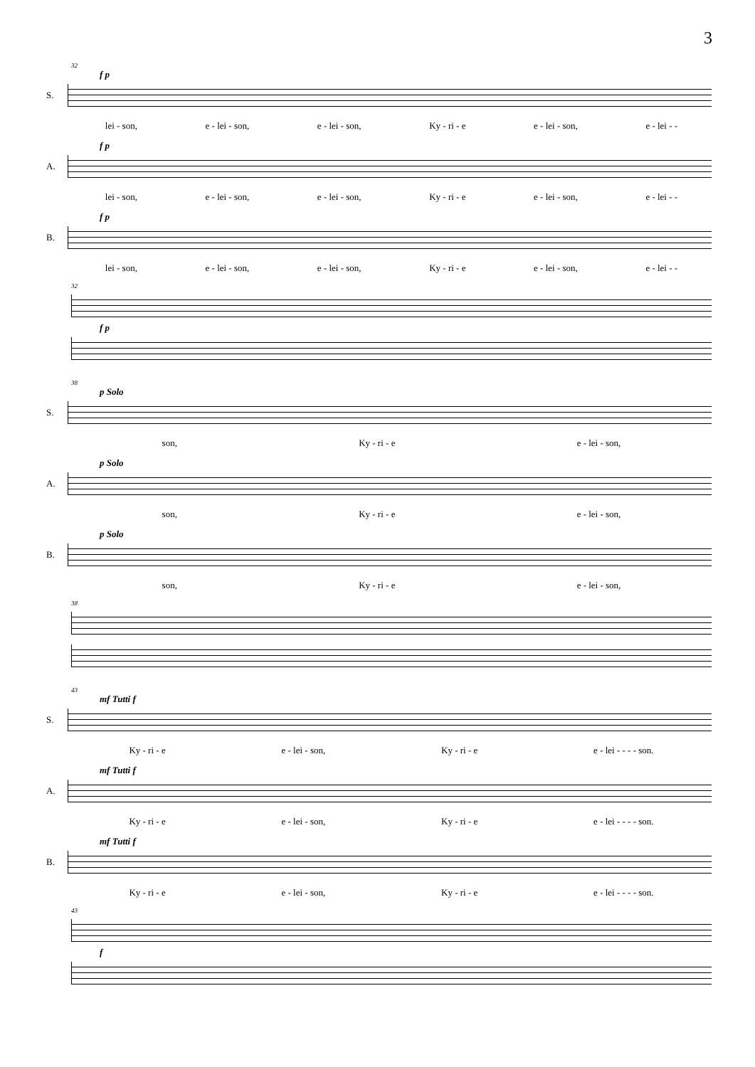3
32
f p
S.
lei - son, e - lei - son, e - lei - son, Ky - ri - e e - lei - son, e - lei - -
f p
A.
lei - son, e - lei - son, e - lei - son, Ky - ri - e e - lei - son, e - lei - -
f p
B.
lei - son, e - lei - son, e - lei - son, Ky - ri - e e - lei - son, e - lei - -
32
f p
38
p Solo
S.
son, Ky - ri - e e - lei - son,
p Solo
A.
son, Ky - ri - e e - lei - son,
p Solo
B.
son, Ky - ri - e e - lei - son,
38
43
mf Tutti f
S.
Ky - ri - e e - lei - son, Ky - ri - e e - lei - - - - son.
mf Tutti f
A.
Ky - ri - e e - lei - son, Ky - ri - e e - lei - - - - son.
mf Tutti f
B.
Ky - ri - e e - lei - son, Ky - ri - e e - lei - - - - son.
43
f